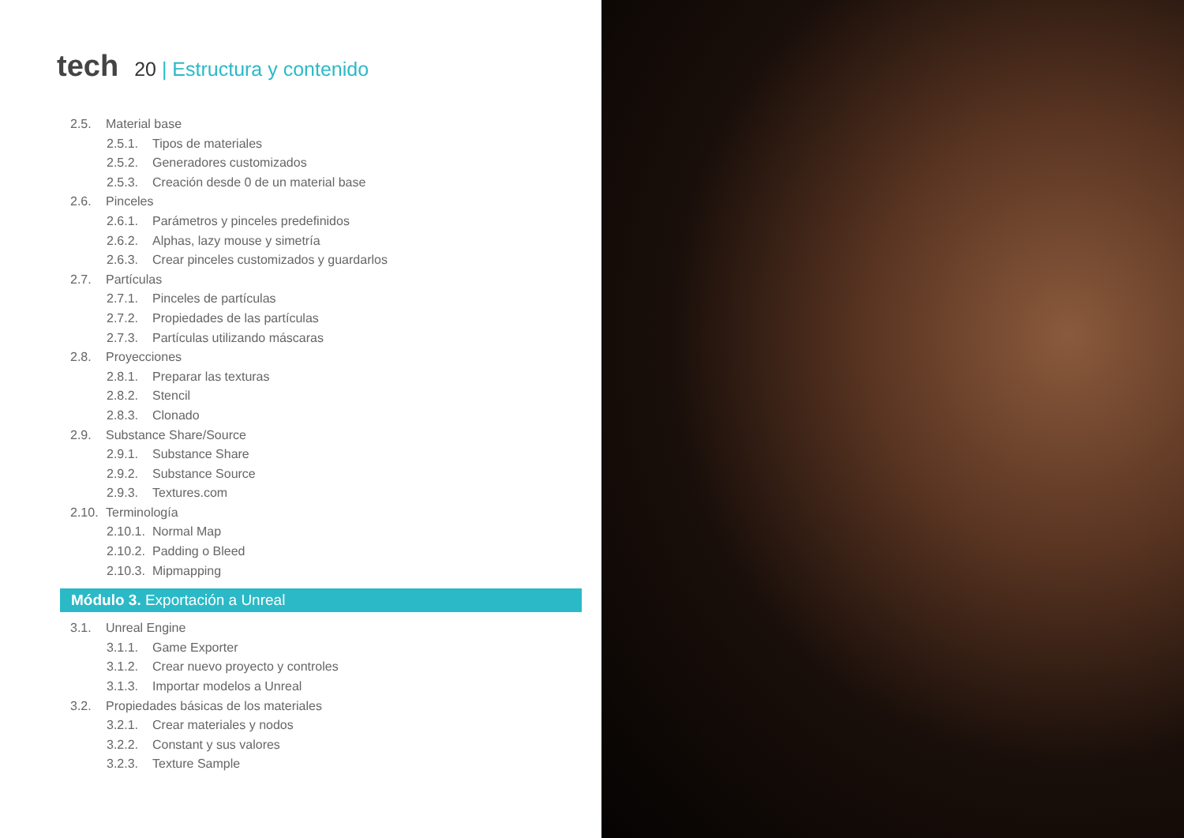tech
20 | Estructura y contenido
2.5. Material base
2.5.1. Tipos de materiales
2.5.2. Generadores customizados
2.5.3. Creación desde 0 de un material base
2.6. Pinceles
2.6.1. Parámetros y pinceles predefinidos
2.6.2. Alphas, lazy mouse y simetría
2.6.3. Crear pinceles customizados y guardarlos
2.7. Partículas
2.7.1. Pinceles de partículas
2.7.2. Propiedades de las partículas
2.7.3. Partículas utilizando máscaras
2.8. Proyecciones
2.8.1. Preparar las texturas
2.8.2. Stencil
2.8.3. Clonado
2.9. Substance Share/Source
2.9.1. Substance Share
2.9.2. Substance Source
2.9.3. Textures.com
2.10. Terminología
2.10.1. Normal Map
2.10.2. Padding o Bleed
2.10.3. Mipmapping
Módulo 3. Exportación a Unreal
3.1. Unreal Engine
3.1.1. Game Exporter
3.1.2. Crear nuevo proyecto y controles
3.1.3. Importar modelos a Unreal
3.2. Propiedades básicas de los materiales
3.2.1. Crear materiales y nodos
3.2.2. Constant y sus valores
3.2.3. Texture Sample